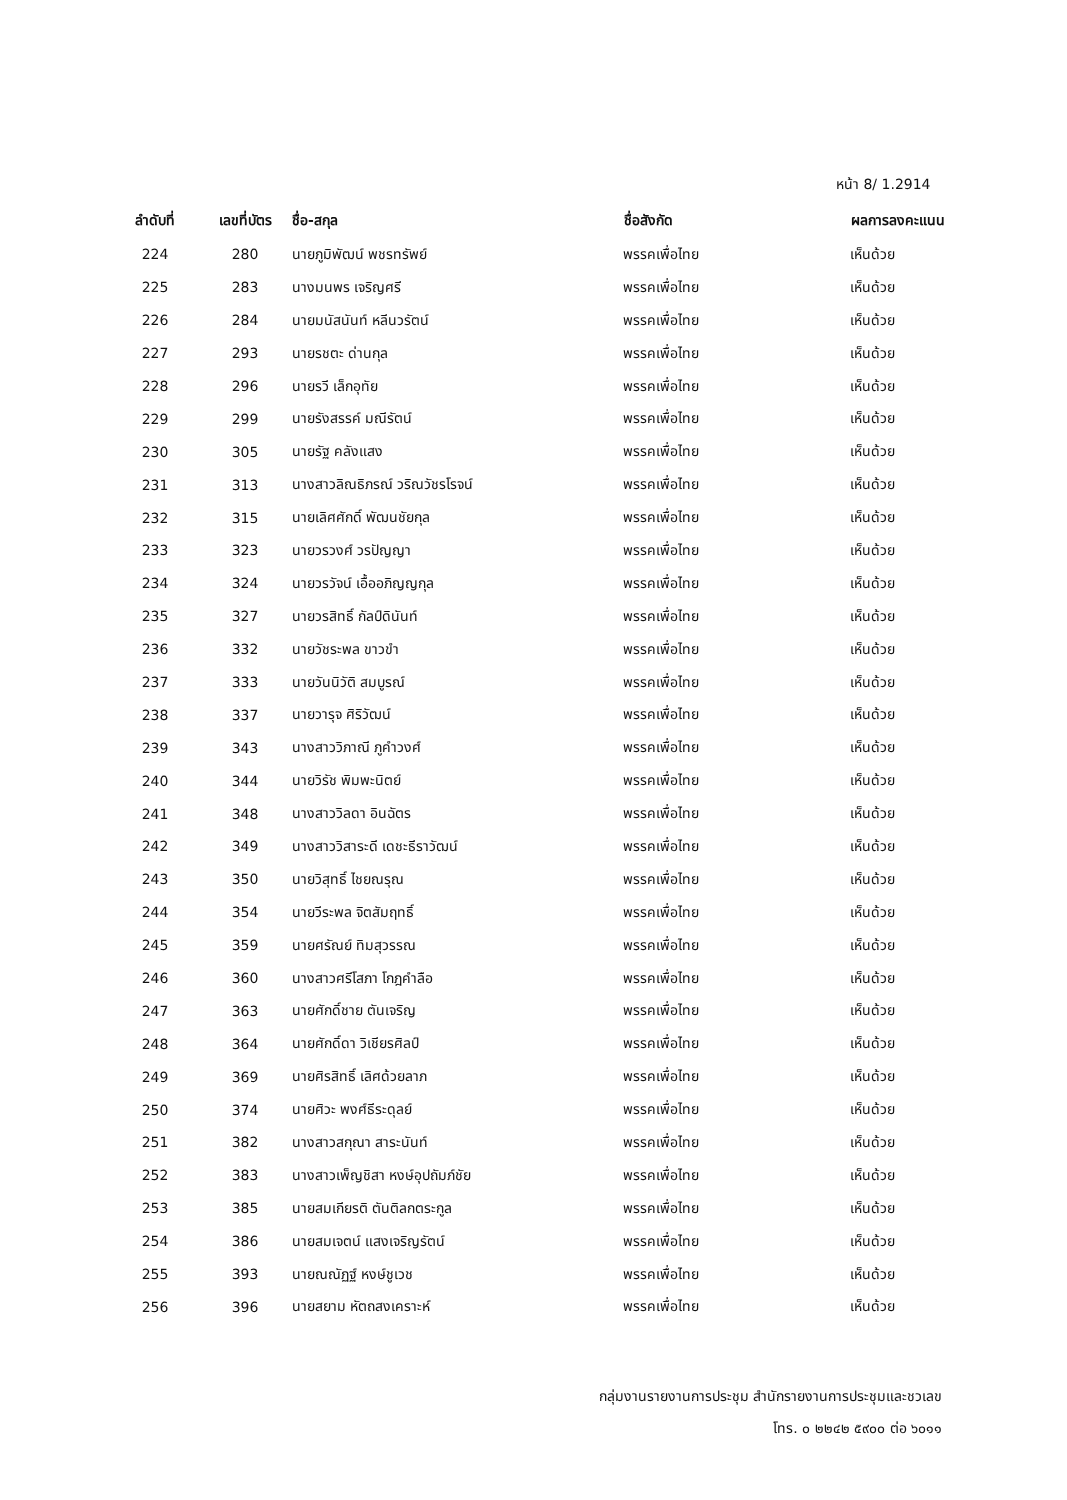หน้า 8/ 1.2914
| ลำดับที่ | เลขที่บัตร | ชื่อ-สกุล | ชื่อสังกัด | ผลการลงคะแนน |
| --- | --- | --- | --- | --- |
| 224 | 280 | นายภูมิพัฒน์ พชรทรัพย์ | พรรคเพื่อไทย | เห็นด้วย |
| 225 | 283 | นางมนพร เจริญศรี | พรรคเพื่อไทย | เห็นด้วย |
| 226 | 284 | นายมนัสนันท์ หลีนวรัตน์ | พรรคเพื่อไทย | เห็นด้วย |
| 227 | 293 | นายรชตะ ด่านกุล | พรรคเพื่อไทย | เห็นด้วย |
| 228 | 296 | นายรวี เล็กอุทัย | พรรคเพื่อไทย | เห็นด้วย |
| 229 | 299 | นายรังสรรค์ มณีรัตน์ | พรรคเพื่อไทย | เห็นด้วย |
| 230 | 305 | นายรัฐ คลังแสง | พรรคเพื่อไทย | เห็นด้วย |
| 231 | 313 | นางสาวลิณธิภรณ์ วริณวัชรโรจน์ | พรรคเพื่อไทย | เห็นด้วย |
| 232 | 315 | นายเลิศศักดิ์ พัฒนชัยกุล | พรรคเพื่อไทย | เห็นด้วย |
| 233 | 323 | นายวรวงศ์ วรปัญญา | พรรคเพื่อไทย | เห็นด้วย |
| 234 | 324 | นายวรวัจน์ เอื้ออภิญญกุล | พรรคเพื่อไทย | เห็นด้วย |
| 235 | 327 | นายวรสิทธิ์ กัลป์ดินันท์ | พรรคเพื่อไทย | เห็นด้วย |
| 236 | 332 | นายวัชระพล ขาวขำ | พรรคเพื่อไทย | เห็นด้วย |
| 237 | 333 | นายวันนิวัติ สมบูรณ์ | พรรคเพื่อไทย | เห็นด้วย |
| 238 | 337 | นายวารุจ ศิริวัฒน์ | พรรคเพื่อไทย | เห็นด้วย |
| 239 | 343 | นางสาววิภาณี ภูคำวงศ์ | พรรคเพื่อไทย | เห็นด้วย |
| 240 | 344 | นายวิรัช พิมพะนิตย์ | พรรคเพื่อไทย | เห็นด้วย |
| 241 | 348 | นางสาววิลดา อินฉัตร | พรรคเพื่อไทย | เห็นด้วย |
| 242 | 349 | นางสาววิสาระดี เดชะธีราวัฒน์ | พรรคเพื่อไทย | เห็นด้วย |
| 243 | 350 | นายวิสุทธิ์ ไชยณรุณ | พรรคเพื่อไทย | เห็นด้วย |
| 244 | 354 | นายวีระพล จิตสัมฤทธิ์ | พรรคเพื่อไทย | เห็นด้วย |
| 245 | 359 | นายศรัณย์ ทิมสุวรรณ | พรรคเพื่อไทย | เห็นด้วย |
| 246 | 360 | นางสาวศรีโสภา โกฎคำลือ | พรรคเพื่อไทย | เห็นด้วย |
| 247 | 363 | นายศักดิ์ชาย ตันเจริญ | พรรคเพื่อไทย | เห็นด้วย |
| 248 | 364 | นายศักดิ์ดา วิเชียรศิลป์ | พรรคเพื่อไทย | เห็นด้วย |
| 249 | 369 | นายศิรสิทธิ์ เลิศด้วยลาภ | พรรคเพื่อไทย | เห็นด้วย |
| 250 | 374 | นายศิวะ พงศ์ธีระดุลย์ | พรรคเพื่อไทย | เห็นด้วย |
| 251 | 382 | นางสาวสกุณา สาระนันท์ | พรรคเพื่อไทย | เห็นด้วย |
| 252 | 383 | นางสาวเพ็ญชิสา หงษ์อุปถัมภ์ชัย | พรรคเพื่อไทย | เห็นด้วย |
| 253 | 385 | นายสมเกียรติ ตันติลกตระกูล | พรรคเพื่อไทย | เห็นด้วย |
| 254 | 386 | นายสมเจตน์ แสงเจริญรัตน์ | พรรคเพื่อไทย | เห็นด้วย |
| 255 | 393 | นายณณัฏฐ์ หงษ์ชูเวช | พรรคเพื่อไทย | เห็นด้วย |
| 256 | 396 | นายสยาม หัตถสงเคราะห์ | พรรคเพื่อไทย | เห็นด้วย |
กลุ่มงานรายงานการประชุม สำนักรายงานการประชุมและชวเลข
โทร. ๐ ๒๒๔๒ ๕๙๐๐ ต่อ ๖๐๑๑